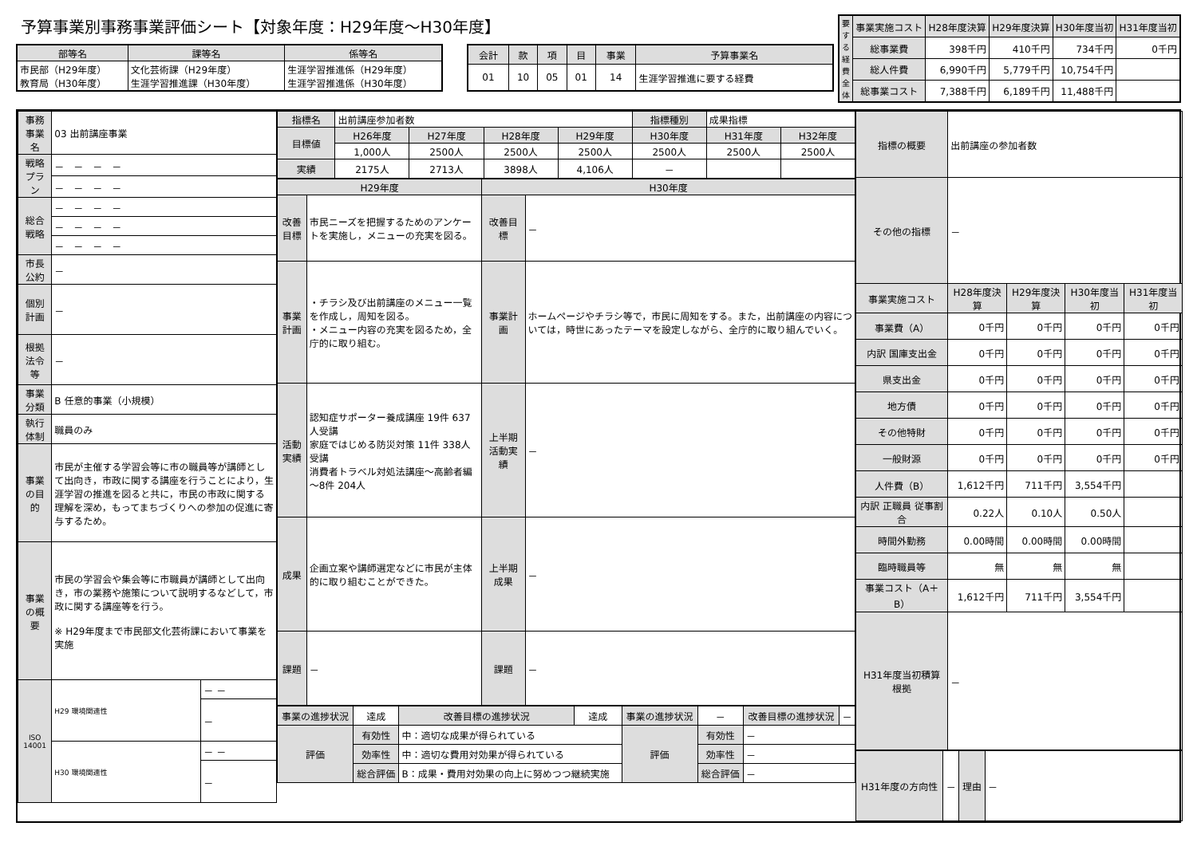予算事業別事務事業評価シート【対象年度：H29年度～H30年度】
| 部等名 | 課等名 | 係等名 |
| --- | --- | --- |
| 市民部（H29年度） 教育局（H30年度） | 文化芸術課（H29年度） 生涯学習推進課（H30年度） | 生涯学習推進係（H29年度） 生涯学習推進係（H30年度） |
| 会計 | 款 | 項 | 目 | 事業 | 予算事業名 |
| --- | --- | --- | --- | --- | --- |
| 01 | 10 | 05 | 01 | 14 | 生涯学習推進に要する経費 |
| 要する経費全体 | 事業実施コスト | H28年度決算 | H29年度決算 | H30年度当初 | H31年度当初 |
| --- | --- | --- | --- | --- | --- |
| | 総事業費 | 398千円 | 410千円 | 734千円 | 0千円 |
| | 総人件費 | 6,990千円 | 5,779千円 | 10,754千円 | |
| | 総事業コスト | 7,388千円 | 6,189千円 | 11,488千円 | |
| 事務事業名 | 03 出前講座事業 | |
| 戦略プラン | － － － － | |
| | － － － － | |
| 総合戦略 | － － － － | |
| | － － － － | |
| | － － － － | |
| 市長公約 | － | |
| 個別計画 | － | |
| 根拠法令等 | － | |
| 事業分類 | B 任意的事業（小規模） | |
| 執行体制 | 職員のみ | |
| 事業の目的 | 市民が主催する学習会等に市の職員等が講師として出向き，市政に関する講座を行うことにより，生涯学習の推進を図ると共に，市民の市政に関する理解を深め，もってまちづくりへの参加の促進に寄与するため。 | |
| 事業の概要 | 市民の学習会や集会等に市職員が講師として出向き，市の業務や施策について説明するなどして，市政に関する講座等を行う。 ※ H29年度まで市民部文化芸術課において事業を実施 | |
| ISO 14001 | H29 環境関連性 | － － |
| | | － |
| | H30 環境関連性 | － － |
| | | － |
| 指標名 | 出前講座参加者数 | | | | 指標種別 | 成果指標 | |
| 目標値 | H26年度 | H27年度 | H28年度 | H29年度 | H30年度 | H31年度 | H32年度 |
| | 1,000人 | 2500人 | 2500人 | 2500人 | 2500人 | 2500人 | 2500人 |
| 実績 | 2175人 | 2713人 | 3898人 | 4,106人 | － | | |
| H29年度 | | H30年度 | |
| --- | --- | --- | --- |
| 改善目標 | 市民ニーズを把握するためのアンケートを実施し，メニューの充実を図る。 | 改善目標 | － |
| 事業計画 | ・チラシ及び出前講座のメニュー一覧を作成し，周知を図る。 ・メニュー内容の充実を図るため，全庁的に取り組む。 | 事業計画 | ホームページやチラシ等で，市民に周知をする。また，出前講座の内容については，時世にあったテーマを設定しながら、全庁的に取り組んでいく。 |
| 活動実績 | 認知症サポーター養成講座 19件 637人受講 家庭ではじめる防災対策 11件 338人受講 消費者トラベル対処法講座～高齢者編～8件 204人 | 上半期活動実績 | － |
| 成果 | 企画立案や講師選定などに市民が主体的に取り組むことができた。 | 上半期成果 | － |
| 課題 | － | 課題 | － |
| 事業の進捗状況 | 達成 | 改善目標の進捗状況 | 達成 | 事業の進捗状況 | － | 改善目標の進捗状況 | － |
| 評価 | 有効性 | 中：適切な成果が得られている | | 評価 | 有効性 | － | |
| | 効率性 | 中：適切な費用対効果が得られている | | | 効率性 | － | |
| | 総合評価 | B：成果・費用対効果の向上に努めつつ継続実施 | | | 総合評価 | － | |
| 指標の概要 | 出前講座の参加者数 | | | |
| その他の指標 | － | | | |
| 事業実施コスト | H28年度決算 | H29年度決算 | H30年度当初 | H31年度当初 |
| 事業費（A） | 0千円 | 0千円 | 0千円 | 0千円 |
| 内訳 国庫支出金 | 0千円 | 0千円 | 0千円 | 0千円 |
| 県支出金 | 0千円 | 0千円 | 0千円 | 0千円 |
| 地方債 | 0千円 | 0千円 | 0千円 | 0千円 |
| その他特財 | 0千円 | 0千円 | 0千円 | 0千円 |
| 一般財源 | 0千円 | 0千円 | 0千円 | 0千円 |
| 人件費（B） | 1,612千円 | 711千円 | 3,554千円 | |
| 内訳 正職員 従事割合 | 0.22人 | 0.10人 | 0.50人 | |
| 時間外勤務 | 0.00時間 | 0.00時間 | 0.00時間 | |
| 臨時職員等 | 無 | 無 | 無 | |
| 事業コスト（A＋B） | 1,612千円 | 711千円 | 3,554千円 | |
| H31年度当初積算根拠 | － | | | |
| H31年度の方向性 | － | 理由 | － |